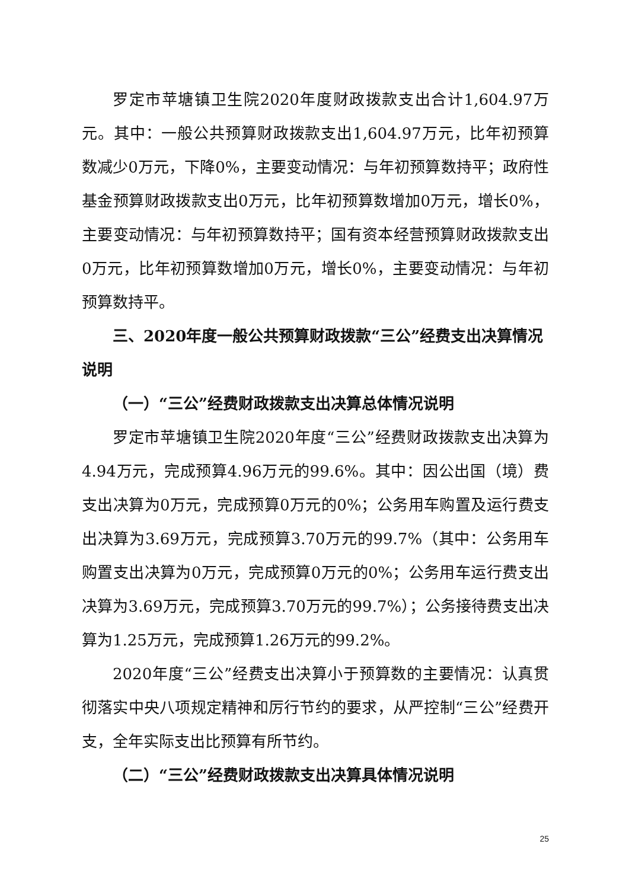罗定市苹塘镇卫生院2020年度财政拨款支出合计1,604.97万元。其中：一般公共预算财政拨款支出1,604.97万元，比年初预算数减少0万元，下降0%，主要变动情况：与年初预算数持平；政府性基金预算财政拨款支出0万元，比年初预算数增加0万元，增长0%，主要变动情况：与年初预算数持平；国有资本经营预算财政拨款支出0万元，比年初预算数增加0万元，增长0%，主要变动情况：与年初预算数持平。
三、2020年度一般公共预算财政拨款“三公”经费支出决算情况说明
（一）“三公”经费财政拨款支出决算总体情况说明
罗定市苹塘镇卫生院2020年度“三公”经费财政拨款支出决算为4.94万元，完成预算4.96万元的99.6%。其中：因公出国（境）费支出决算为0万元，完成预算0万元的0%；公务用车购置及运行费支出决算为3.69万元，完成预算3.70万元的99.7%（其中：公务用车购置支出决算为0万元，完成预算0万元的0%；公务用车运行费支出决算为3.69万元，完成预算3.70万元的99.7%）；公务接待费支出决算为1.25万元，完成预算1.26万元的99.2%。
2020年度“三公”经费支出决算小于预算数的主要情况：认真贯彻落实中央八项规定精神和厉行节约的要求，从严控制“三公”经费开支，全年实际支出比预算有所节约。
（二）“三公”经费财政拨款支出决算具体情况说明
25